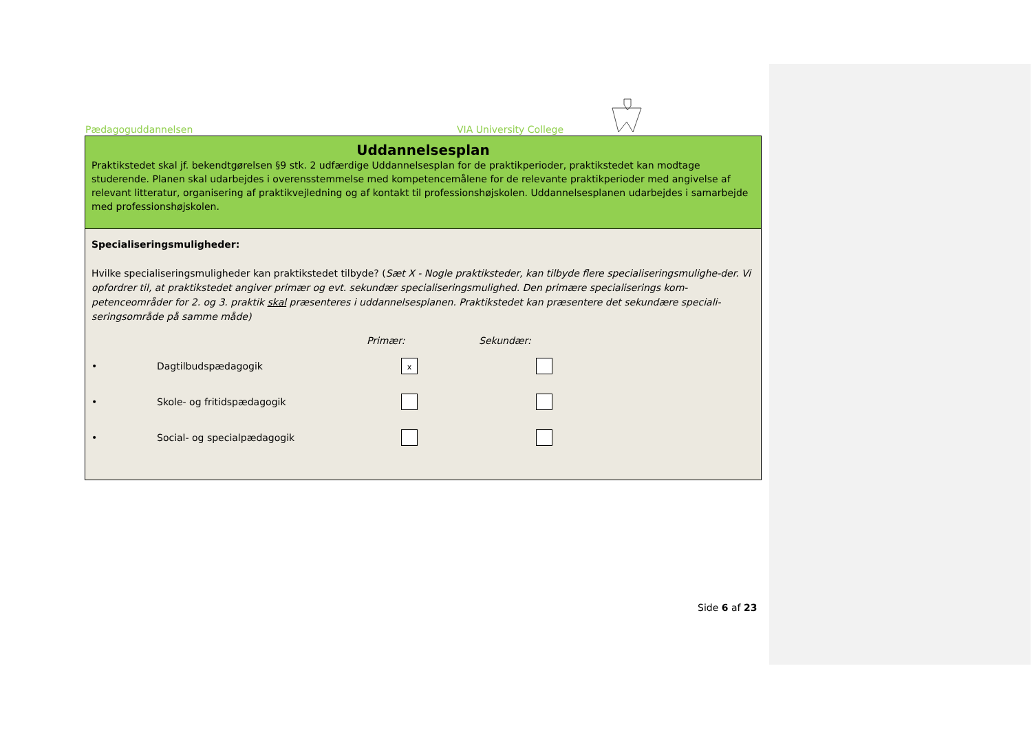Pædagoguddannelsen VIA University College
Uddannelsesplan
Praktikstedet skal jf. bekendtgørelsen §9 stk. 2 udfærdige Uddannelsesplan for de praktikperioder, praktikstedet kan modtage studerende. Planen skal udarbejdes i overensstemmelse med kompetencemålene for de relevante praktikperioder med angivelse af relevant litteratur, organisering af praktikvejledning og af kontakt til professionshøjskolen. Uddannelsesplanen udarbejdes i samarbejde med professionshøjskolen.
Specialiseringsmuligheder:
Hvilke specialiseringsmuligheder kan praktikstedet tilbyde? (Sæt X - Nogle praktiksteder, kan tilbyde flere specialiseringsmulighe-der. Vi opfordrer til, at praktikstedet angiver primær og evt. sekundær specialiseringsmulighed. Den primære specialiserings kom-petenceområder for 2. og 3. praktik skal præsenteres i uddannelsesplanen. Praktikstedet kan præsentere det sekundære speciali-seringsområde på samme måde)
Primær: Sekundær:
• Dagtilbudspædagogik x
• Skole- og fritidspædagogik
• Social- og specialpædagogik
Side 6 af 23